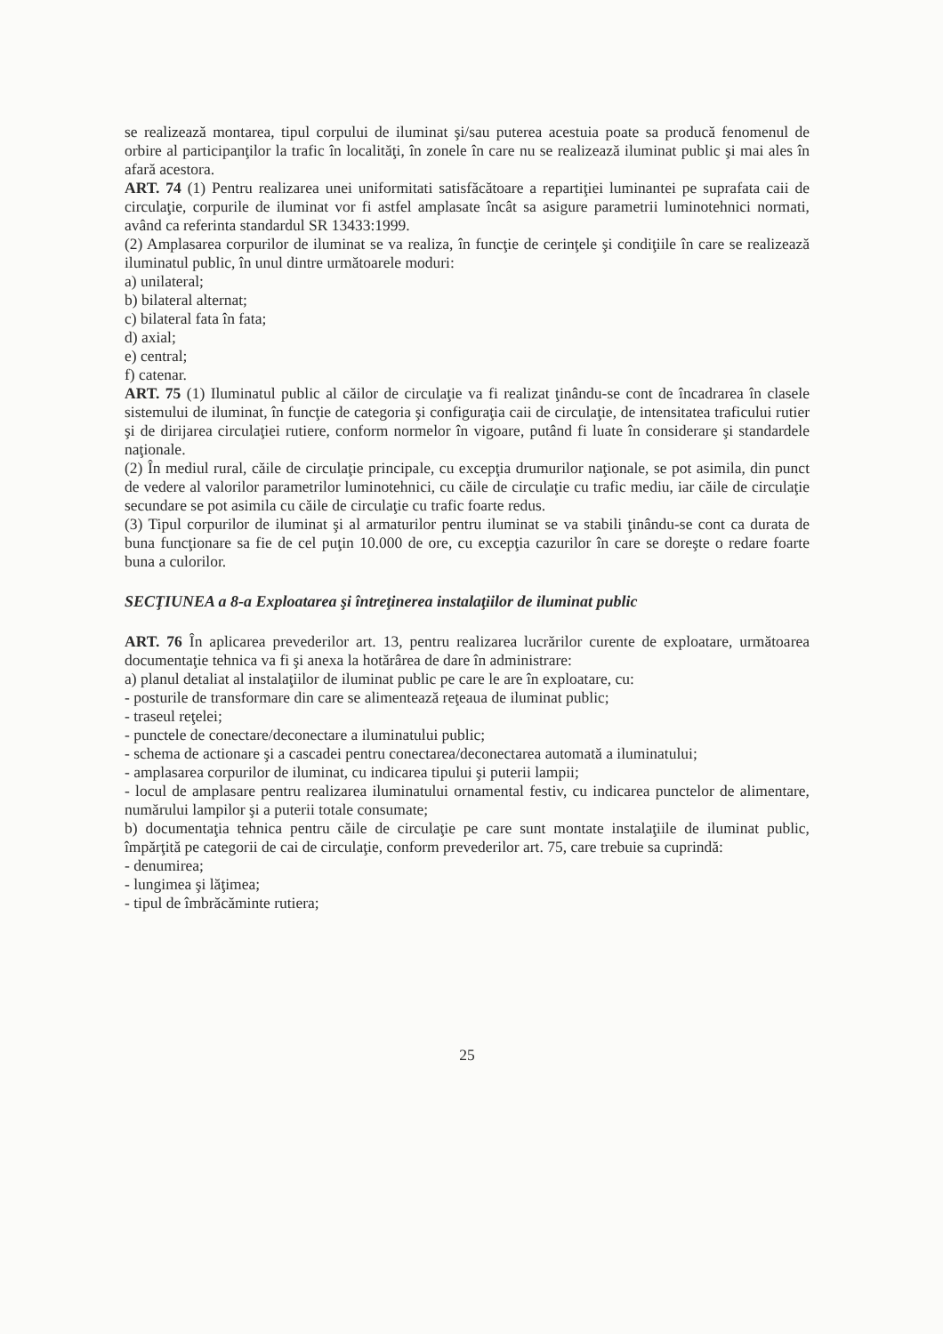se realizează montarea, tipul corpului de iluminat şi/sau puterea acestuia poate sa producă fenomenul de orbire al participanţilor la trafic în localităţi, în zonele în care nu se realizează iluminat public şi mai ales în afară acestora.
ART. 74 (1) Pentru realizarea unei uniformitati satisfăcătoare a repartiţiei luminantei pe suprafata caii de circulaţie, corpurile de iluminat vor fi astfel amplasate încât sa asigure parametrii luminotehnici normati, având ca referinta standardul SR 13433:1999.
(2) Amplasarea corpurilor de iluminat se va realiza, în funcţie de cerinţele şi condiţiile în care se realizează iluminatul public, în unul dintre următoarele moduri:
a) unilateral;
b) bilateral alternat;
c) bilateral fata în fata;
d) axial;
e) central;
f) catenar.
ART. 75 (1) Iluminatul public al căilor de circulaţie va fi realizat ţinându-se cont de încadrarea în clasele sistemului de iluminat, în funcţie de categoria şi configuraţia caii de circulaţie, de intensitatea traficului rutier şi de dirijarea circulaţiei rutiere, conform normelor în vigoare, putând fi luate în considerare şi standardele naţionale.
(2) În mediul rural, căile de circulaţie principale, cu excepţia drumurilor naţionale, se pot asimila, din punct de vedere al valorilor parametrilor luminotehnici, cu căile de circulaţie cu trafic mediu, iar căile de circulaţie secundare se pot asimila cu căile de circulaţie cu trafic foarte redus.
(3) Tipul corpurilor de iluminat şi al armaturilor pentru iluminat se va stabili ţinându-se cont ca durata de buna funcţionare sa fie de cel puţin 10.000 de ore, cu excepţia cazurilor în care se doreşte o redare foarte buna a culorilor.
SECŢIUNEA a 8-a Exploatarea şi întreţinerea instalaţiilor de iluminat public
ART. 76 În aplicarea prevederilor art. 13, pentru realizarea lucrărilor curente de exploatare, următoarea documentaţie tehnica va fi şi anexa la hotărârea de dare în administrare:
a) planul detaliat al instalaţiilor de iluminat public pe care le are în exploatare, cu:
- posturile de transformare din care se alimentează reţeaua de iluminat public;
- traseul reţelei;
- punctele de conectare/deconectare a iluminatului public;
- schema de actionare şi a cascadei pentru conectarea/deconectarea automată a iluminatului;
- amplasarea corpurilor de iluminat, cu indicarea tipului şi puterii lampii;
- locul de amplasare pentru realizarea iluminatului ornamental festiv, cu indicarea punctelor de alimentare, numărului lampilor şi a puterii totale consumate;
b) documentaţia tehnica pentru căile de circulaţie pe care sunt montate instalaţiile de iluminat public, împărţită pe categorii de cai de circulaţie, conform prevederilor art. 75, care trebuie sa cuprindă:
- denumirea;
- lungimea şi lăţimea;
- tipul de îmbrăcăminte rutiera;
25